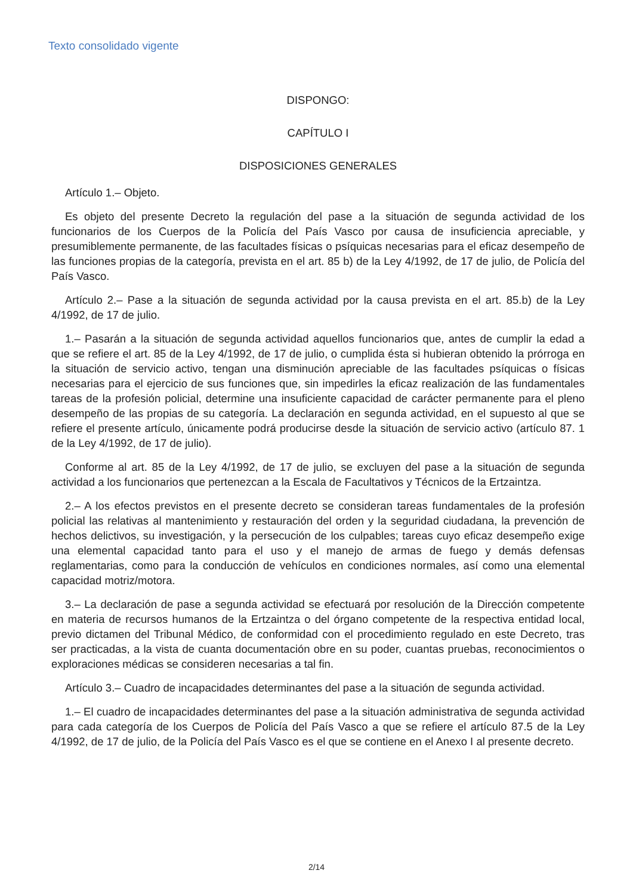Texto consolidado vigente
DISPONGO:
CAPÍTULO I
DISPOSICIONES GENERALES
Artículo 1.– Objeto.
Es objeto del presente Decreto la regulación del pase a la situación de segunda actividad de los funcionarios de los Cuerpos de la Policía del País Vasco por causa de insuficiencia apreciable, y presumiblemente permanente, de las facultades físicas o psíquicas necesarias para el eficaz desempeño de las funciones propias de la categoría, prevista en el art. 85 b) de la Ley 4/1992, de 17 de julio, de Policía del País Vasco.
Artículo 2.– Pase a la situación de segunda actividad por la causa prevista en el art. 85.b) de la Ley 4/1992, de 17 de julio.
1.– Pasarán a la situación de segunda actividad aquellos funcionarios que, antes de cumplir la edad a que se refiere el art. 85 de la Ley 4/1992, de 17 de julio, o cumplida ésta si hubieran obtenido la prórroga en la situación de servicio activo, tengan una disminución apreciable de las facultades psíquicas o físicas necesarias para el ejercicio de sus funciones que, sin impedirles la eficaz realización de las fundamentales tareas de la profesión policial, determine una insuficiente capacidad de carácter permanente para el pleno desempeño de las propias de su categoría. La declaración en segunda actividad, en el supuesto al que se refiere el presente artículo, únicamente podrá producirse desde la situación de servicio activo (artículo 87. 1 de la Ley 4/1992, de 17 de julio).
Conforme al art. 85 de la Ley 4/1992, de 17 de julio, se excluyen del pase a la situación de segunda actividad a los funcionarios que pertenezcan a la Escala de Facultativos y Técnicos de la Ertzaintza.
2.– A los efectos previstos en el presente decreto se consideran tareas fundamentales de la profesión policial las relativas al mantenimiento y restauración del orden y la seguridad ciudadana, la prevención de hechos delictivos, su investigación, y la persecución de los culpables; tareas cuyo eficaz desempeño exige una elemental capacidad tanto para el uso y el manejo de armas de fuego y demás defensas reglamentarias, como para la conducción de vehículos en condiciones normales, así como una elemental capacidad motriz/motora.
3.– La declaración de pase a segunda actividad se efectuará por resolución de la Dirección competente en materia de recursos humanos de la Ertzaintza o del órgano competente de la respectiva entidad local, previo dictamen del Tribunal Médico, de conformidad con el procedimiento regulado en este Decreto, tras ser practicadas, a la vista de cuanta documentación obre en su poder, cuantas pruebas, reconocimientos o exploraciones médicas se consideren necesarias a tal fin.
Artículo 3.– Cuadro de incapacidades determinantes del pase a la situación de segunda actividad.
1.– El cuadro de incapacidades determinantes del pase a la situación administrativa de segunda actividad para cada categoría de los Cuerpos de Policía del País Vasco a que se refiere el artículo 87.5 de la Ley 4/1992, de 17 de julio, de la Policía del País Vasco es el que se contiene en el Anexo I al presente decreto.
2/14